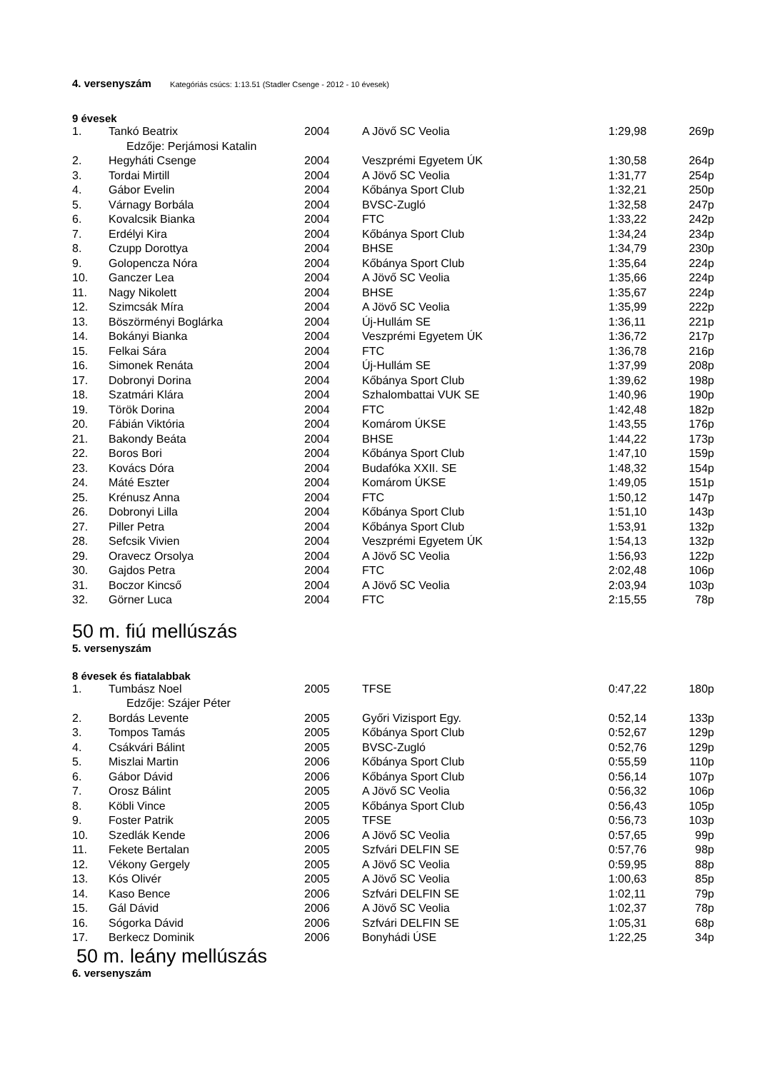4. versenyszám Kategóriás csúcs: 1:13.51 (Stadler Csenge - 2012 - 10 évesek)
9 évesek
| 1. | Tankó Beatrix | 2004 | A Jövő SC Veolia | 1:29,98 | 269p |
| | Edzője: Perjámosi Katalin | | | | |
| 2. | Hegyháti Csenge | 2004 | Veszprémi Egyetem ÚK | 1:30,58 | 264p |
| 3. | Tordai Mirtill | 2004 | A Jövő SC Veolia | 1:31,77 | 254p |
| 4. | Gábor Evelin | 2004 | Kőbánya Sport Club | 1:32,21 | 250p |
| 5. | Várnagy Borbála | 2004 | BVSC-Zugló | 1:32,58 | 247p |
| 6. | Kovalcsik Bianka | 2004 | FTC | 1:33,22 | 242p |
| 7. | Erdélyi Kira | 2004 | Kőbánya Sport Club | 1:34,24 | 234p |
| 8. | Czupp Dorottya | 2004 | BHSE | 1:34,79 | 230p |
| 9. | Golopencza Nóra | 2004 | Kőbánya Sport Club | 1:35,64 | 224p |
| 10. | Ganczer Lea | 2004 | A Jövő SC Veolia | 1:35,66 | 224p |
| 11. | Nagy Nikolett | 2004 | BHSE | 1:35,67 | 224p |
| 12. | Szimcsák Míra | 2004 | A Jövő SC Veolia | 1:35,99 | 222p |
| 13. | Böszörményi Boglárka | 2004 | Új-Hullám SE | 1:36,11 | 221p |
| 14. | Bokányi Bianka | 2004 | Veszprémi Egyetem ÚK | 1:36,72 | 217p |
| 15. | Felkai Sára | 2004 | FTC | 1:36,78 | 216p |
| 16. | Simonek Renáta | 2004 | Új-Hullám SE | 1:37,99 | 208p |
| 17. | Dobronyi Dorina | 2004 | Kőbánya Sport Club | 1:39,62 | 198p |
| 18. | Szatmári Klára | 2004 | Szhalombattai VUK SE | 1:40,96 | 190p |
| 19. | Török Dorina | 2004 | FTC | 1:42,48 | 182p |
| 20. | Fábián Viktória | 2004 | Komárom ÚKSE | 1:43,55 | 176p |
| 21. | Bakondy Beáta | 2004 | BHSE | 1:44,22 | 173p |
| 22. | Boros Bori | 2004 | Kőbánya Sport Club | 1:47,10 | 159p |
| 23. | Kovács Dóra | 2004 | Budafóka XXII. SE | 1:48,32 | 154p |
| 24. | Máté Eszter | 2004 | Komárom ÚKSE | 1:49,05 | 151p |
| 25. | Krénusz Anna | 2004 | FTC | 1:50,12 | 147p |
| 26. | Dobronyi Lilla | 2004 | Kőbánya Sport Club | 1:51,10 | 143p |
| 27. | Piller Petra | 2004 | Kőbánya Sport Club | 1:53,91 | 132p |
| 28. | Sefcsik Vivien | 2004 | Veszprémi Egyetem ÚK | 1:54,13 | 132p |
| 29. | Oravecz Orsolya | 2004 | A Jövő SC Veolia | 1:56,93 | 122p |
| 30. | Gajdos Petra | 2004 | FTC | 2:02,48 | 106p |
| 31. | Boczor Kincső | 2004 | A Jövő SC Veolia | 2:03,94 | 103p |
| 32. | Görner Luca | 2004 | FTC | 2:15,55 | 78p |
50 m. fiú mellúszás
5. versenyszám
8 évesek és fiatalabbak
| 1. | Tumbász Noel | 2005 | TFSE | 0:47,22 | 180p |
| | Edzője: Szájer Péter | | | | |
| 2. | Bordás Levente | 2005 | Győri Vizisport Egy. | 0:52,14 | 133p |
| 3. | Tompos Tamás | 2005 | Kőbánya Sport Club | 0:52,67 | 129p |
| 4. | Csákvári Bálint | 2005 | BVSC-Zugló | 0:52,76 | 129p |
| 5. | Miszlai Martin | 2006 | Kőbánya Sport Club | 0:55,59 | 110p |
| 6. | Gábor Dávid | 2006 | Kőbánya Sport Club | 0:56,14 | 107p |
| 7. | Orosz Bálint | 2005 | A Jövő SC Veolia | 0:56,32 | 106p |
| 8. | Köbli Vince | 2005 | Kőbánya Sport Club | 0:56,43 | 105p |
| 9. | Foster Patrik | 2005 | TFSE | 0:56,73 | 103p |
| 10. | Szedlák Kende | 2006 | A Jövő SC Veolia | 0:57,65 | 99p |
| 11. | Fekete Bertalan | 2005 | Szfvári DELFIN SE | 0:57,76 | 98p |
| 12. | Vékony Gergely | 2005 | A Jövő SC Veolia | 0:59,95 | 88p |
| 13. | Kós Olivér | 2005 | A Jövő SC Veolia | 1:00,63 | 85p |
| 14. | Kaso Bence | 2006 | Szfvári DELFIN SE | 1:02,11 | 79p |
| 15. | Gál Dávid | 2006 | A Jövő SC Veolia | 1:02,37 | 78p |
| 16. | Sógorka Dávid | 2006 | Szfvári DELFIN SE | 1:05,31 | 68p |
| 17. | Berkecz Dominik | 2006 | Bonyhádi ÚSE | 1:22,25 | 34p |
50 m. leány mellúszás
6. versenyszám